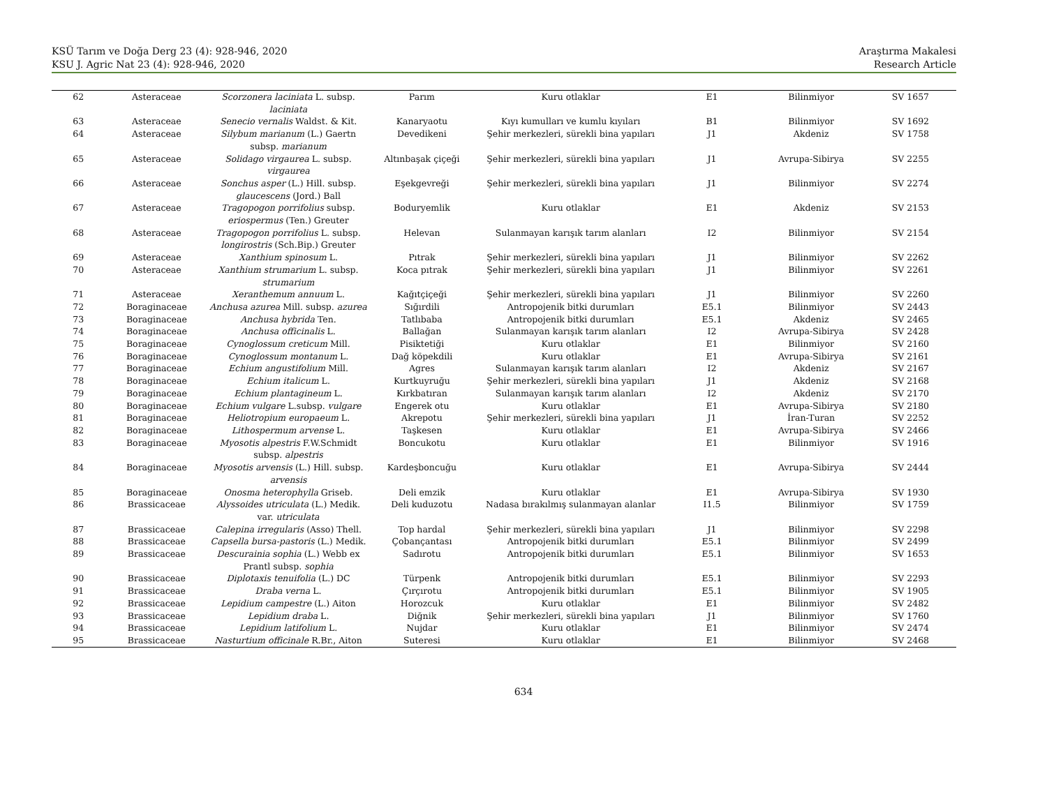KSÜ Tarım ve Doğa Derg 23 (4): 928-946, 2020
KSU J. Agric Nat 23 (4): 928-946, 2020
Araştırma Makalesi
Research Article
| 62 | Asteraceae | Scorzonera laciniata L. subsp. laciniata | Parım | Kuru otlaklar | E1 | Bilinmiyor | SV 1657 |
| 63 | Asteraceae | Senecio vernalis Waldst. & Kit. | Kanaryaotu | Kıyı kumulları ve kumlu kıyıları | B1 | Bilinmiyor | SV 1692 |
| 64 | Asteraceae | Silybum marianum (L.) Gaertn subsp. marianum | Devedikeni | Şehir merkezleri, sürekli bina yapıları | J1 | Akdeniz | SV 1758 |
| 65 | Asteraceae | Solidago virgaurea L. subsp. virgaurea | Altınbaşak çiçeği | Şehir merkezleri, sürekli bina yapıları | J1 | Avrupa-Sibirya | SV 2255 |
| 66 | Asteraceae | Sonchus asper (L.) Hill. subsp. glaucescens (Jord.) Ball | Eşekgevreği | Şehir merkezleri, sürekli bina yapıları | J1 | Bilinmiyor | SV 2274 |
| 67 | Asteraceae | Tragopogon porrifolius subsp. eriospermus (Ten.) Greuter | Boduryemlik | Kuru otlaklar | E1 | Akdeniz | SV 2153 |
| 68 | Asteraceae | Tragopogon porrifolius L. subsp. longirostris (Sch.Bip.) Greuter | Helevan | Sulanmayan karışık tarım alanları | I2 | Bilinmiyor | SV 2154 |
| 69 | Asteraceae | Xanthium spinosum L. | Pıtrak | Şehir merkezleri, sürekli bina yapıları | J1 | Bilinmiyor | SV 2262 |
| 70 | Asteraceae | Xanthium strumarium L. subsp. strumarium | Koca pıtrak | Şehir merkezleri, sürekli bina yapıları | J1 | Bilinmiyor | SV 2261 |
| 71 | Asteraceae | Xeranthemum annuum L. | Kağıtçiçeği | Şehir merkezleri, sürekli bina yapıları | J1 | Bilinmiyor | SV 2260 |
| 72 | Boraginaceae | Anchusa azurea Mill. subsp. azurea | Sığırdili | Antropojenik bitki durumları | E5.1 | Bilinmiyor | SV 2443 |
| 73 | Boraginaceae | Anchusa hybrida Ten. | Tatlıbaba | Antropojenik bitki durumları | E5.1 | Akdeniz | SV 2465 |
| 74 | Boraginaceae | Anchusa officinalis L. | Ballağan | Sulanmayan karışık tarım alanları | I2 | Avrupa-Sibirya | SV 2428 |
| 75 | Boraginaceae | Cynoglossum creticum Mill. | Pisiktetiği | Kuru otlaklar | E1 | Bilinmiyor | SV 2160 |
| 76 | Boraginaceae | Cynoglossum montanum L. | Dağ köpekdili | Kuru otlaklar | E1 | Avrupa-Sibirya | SV 2161 |
| 77 | Boraginaceae | Echium angustifolium Mill. | Agres | Sulanmayan karışık tarım alanları | I2 | Akdeniz | SV 2167 |
| 78 | Boraginaceae | Echium italicum L. | Kurtkuyruğu | Şehir merkezleri, sürekli bina yapıları | J1 | Akdeniz | SV 2168 |
| 79 | Boraginaceae | Echium plantagineum L. | Kırkbatıran | Sulanmayan karışık tarım alanları | I2 | Akdeniz | SV 2170 |
| 80 | Boraginaceae | Echium vulgare L.subsp. vulgare | Engerek otu | Kuru otlaklar | E1 | Avrupa-Sibirya | SV 2180 |
| 81 | Boraginaceae | Heliotropium europaeum L. | Akrepotu | Şehir merkezleri, sürekli bina yapıları | J1 | İran-Turan | SV 2252 |
| 82 | Boraginaceae | Lithospermum arvense L. | Taşkesen | Kuru otlaklar | E1 | Avrupa-Sibirya | SV 2466 |
| 83 | Boraginaceae | Myosotis alpestris F.W.Schmidt subsp. alpestris | Boncukotu | Kuru otlaklar | E1 | Bilinmiyor | SV 1916 |
| 84 | Boraginaceae | Myosotis arvensis (L.) Hill. subsp. arvensis | Kardeşboncuğu | Kuru otlaklar | E1 | Avrupa-Sibirya | SV 2444 |
| 85 | Boraginaceae | Onosma heterophylla Griseb. | Deli emzik | Kuru otlaklar | E1 | Avrupa-Sibirya | SV 1930 |
| 86 | Brassicaceae | Alyssoides utriculata (L.) Medik. var. utriculata | Deli kuduzotu | Nadasa bırakılmış sulanmayan alanlar | I1.5 | Bilinmiyor | SV 1759 |
| 87 | Brassicaceae | Calepina irregularis (Asso) Thell. | Top hardal | Şehir merkezleri, sürekli bina yapıları | J1 | Bilinmiyor | SV 2298 |
| 88 | Brassicaceae | Capsella bursa-pastoris (L.) Medik. | Çobançantası | Antropojenik bitki durumları | E5.1 | Bilinmiyor | SV 2499 |
| 89 | Brassicaceae | Descurainia sophia (L.) Webb ex Prantl subsp. sophia | Sadırotu | Antropojenik bitki durumları | E5.1 | Bilinmiyor | SV 1653 |
| 90 | Brassicaceae | Diplotaxis tenuifolia (L.) DC | Türpenk | Antropojenik bitki durumları | E5.1 | Bilinmiyor | SV 2293 |
| 91 | Brassicaceae | Draba verna L. | Çırçırotu | Antropojenik bitki durumları | E5.1 | Bilinmiyor | SV 1905 |
| 92 | Brassicaceae | Lepidium campestre (L.) Aiton | Horozcuk | Kuru otlaklar | E1 | Bilinmiyor | SV 2482 |
| 93 | Brassicaceae | Lepidium draba L. | Diğnik | Şehir merkezleri, sürekli bina yapıları | J1 | Bilinmiyor | SV 1760 |
| 94 | Brassicaceae | Lepidium latifolium L. | Nujdar | Kuru otlaklar | E1 | Bilinmiyor | SV 2474 |
| 95 | Brassicaceae | Nasturtium officinale R.Br., Aiton | Suteresi | Kuru otlaklar | E1 | Bilinmiyor | SV 2468 |
634